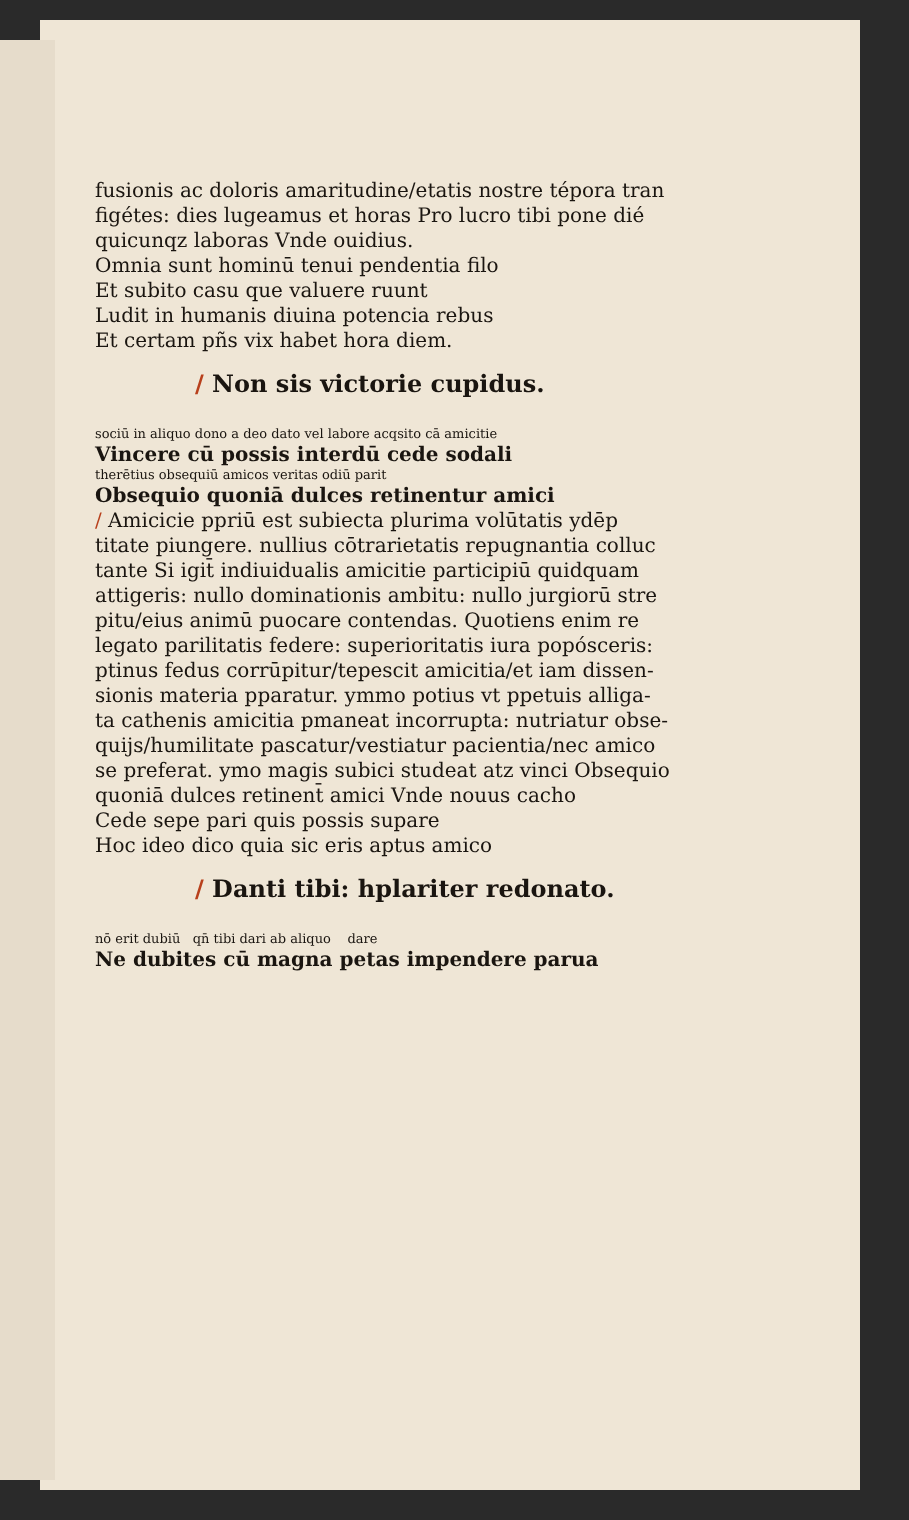fusionis ac doloris amaritudine/etatis nostre tépora tran
figétes: dies lugeamus et horas Pro lucro tibi pone dié
quicunqz laboras Vnde ouidius.
Omnia sunt hominū tenui pendentia filo
Et subito casu que valuere ruunt
Ludit in humanis diuina potencia rebus
Et certam pñs vix habet hora diem.
/ Non sis victorie cupidus.
sociū in aliquo dono a deo dato vel labore acqsito cā amicitie
Vincere cū possis interdū cede sodali
therētius obsequiū amicos veritas odiū parit
Obsequio quoniā dulces retinentur amici
/ Amicicie ppriū est subiecta plurima volūtatis ydēp
titate piungere. nullius cōtrarietatis repugnantia colluc
tante Si igit̄ indiuidualis amicitie participiū quidquam
attigeris: nullo dominationis ambitu: nullo jurgiorū stre
pitu/eius animū puocare contendas. Quotiens enim re
legato parilitatis federe: superioritatis iura popósceris:
ptinus fedus corrūpitur/tepescit amicitia/et iam dissen-
sionis materia pparatur. ymmo potius vt ppetuis alliga-
ta cathenis amicitia pmaneat incorrupta: nutriatur obse-
quijs/humilitate pascatur/vestiatur pacientia/nec amico
se preferat. ymo magis subici studeat atz vinci Obsequio
quoniā dulces retinent̄ amici Vnde nouus cacho
Cede sepe pari quis possis supare
Hoc ideo dico quia sic eris aptus amico
/ Danti tibi: hplariter redonato.
nō erit dubiū qn̄ tibi dari ab aliquo dare
Ne dubites cū magna petas impendere parua